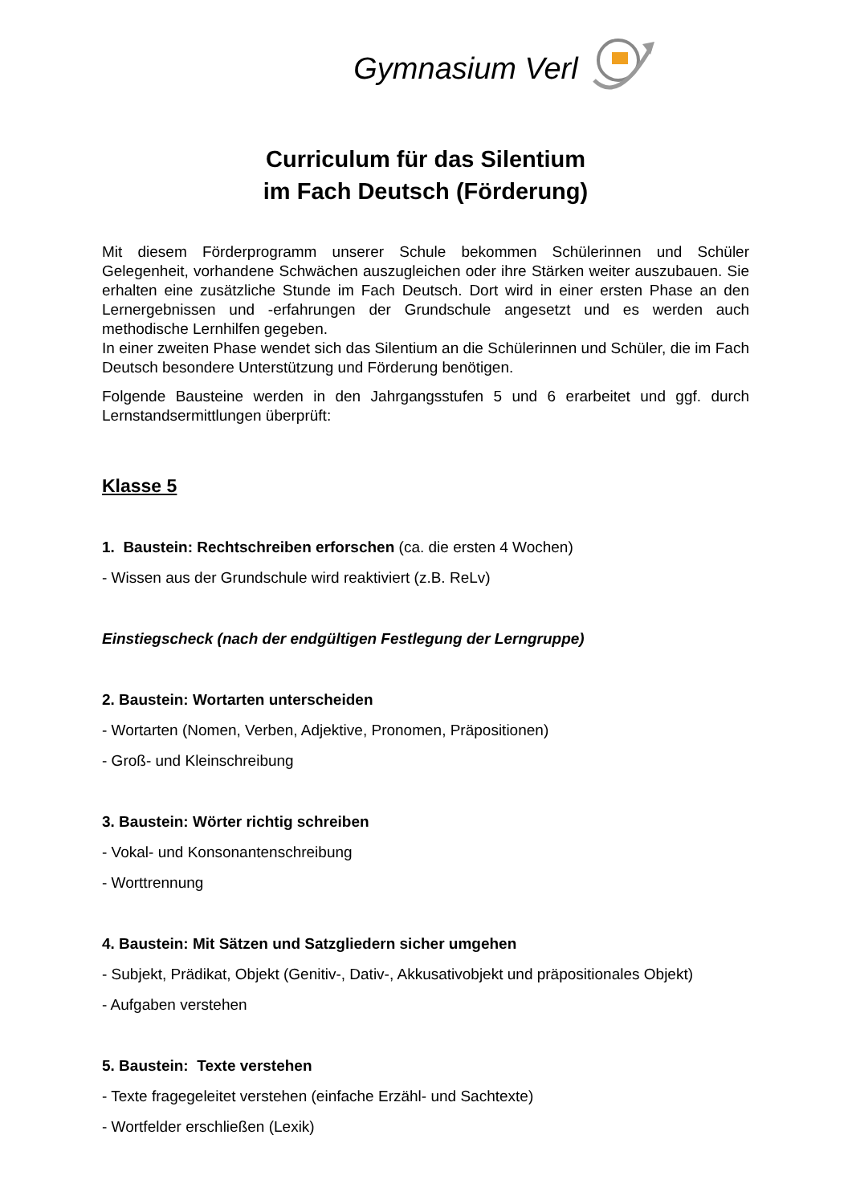Gymnasium Verl
Curriculum für das Silentium
im Fach Deutsch (Förderung)
Mit diesem Förderprogramm unserer Schule bekommen Schülerinnen und Schüler Gelegenheit, vorhandene Schwächen auszugleichen oder ihre Stärken weiter auszubauen. Sie erhalten eine zusätzliche Stunde im Fach Deutsch. Dort wird in einer ersten Phase an den Lernergebnissen und -erfahrungen der Grundschule angesetzt und es werden auch methodische Lernhilfen gegeben.
In einer zweiten Phase wendet sich das Silentium an die Schülerinnen und Schüler, die im Fach Deutsch besondere Unterstützung und Förderung benötigen.
Folgende Bausteine werden in den Jahrgangsstufen 5 und 6 erarbeitet und ggf. durch Lernstandsermittlungen überprüft:
Klasse 5
1. Baustein: Rechtschreiben erforschen (ca. die ersten 4 Wochen)
- Wissen aus der Grundschule wird reaktiviert (z.B. ReLv)
Einstiegscheck (nach der endgültigen Festlegung der Lerngruppe)
2. Baustein: Wortarten unterscheiden
- Wortarten (Nomen, Verben, Adjektive, Pronomen, Präpositionen)
- Groß- und Kleinschreibung
3. Baustein: Wörter richtig schreiben
- Vokal- und Konsonantenschreibung
- Worttrennung
4. Baustein: Mit Sätzen und Satzgliedern sicher umgehen
- Subjekt, Prädikat, Objekt (Genitiv-, Dativ-, Akkusativobjekt und präpositionales Objekt)
- Aufgaben verstehen
5. Baustein: Texte verstehen
- Texte fragegeleitet verstehen (einfache Erzähl- und Sachtexte)
- Wortfelder erschließen (Lexik)